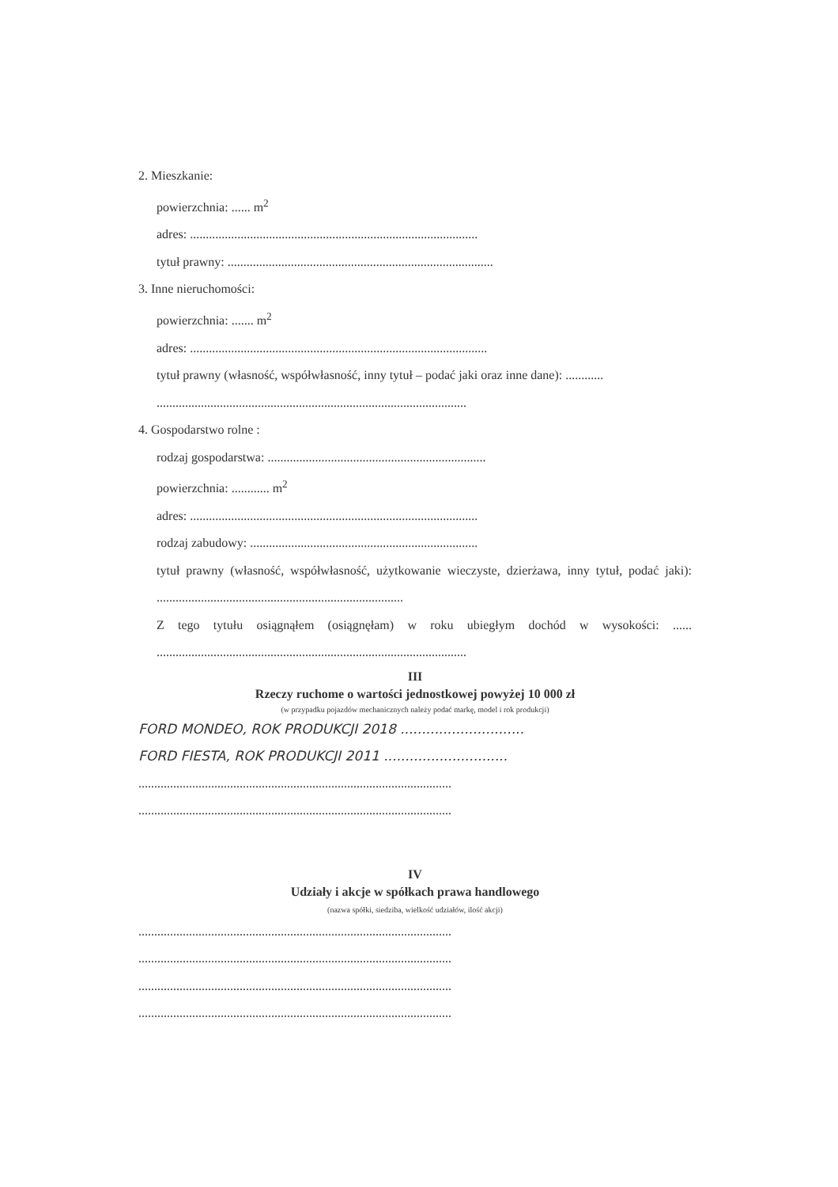2. Mieszkanie:
powierzchnia: ...... m<sup>2</sup>
adres: ...........................................................................................
tytuł prawny: ....................................................................................
3. Inne nieruchomości:
powierzchnia: ....... m<sup>2</sup>
adres: ..............................................................................................
tytuł prawny (własność, współwłasność, inny tytuł – podać jaki oraz inne dane): ............
..................................................................................................
4. Gospodarstwo rolne :
rodzaj gospodarstwa: .....................................................................
powierzchnia: ............ m<sup>2</sup>
adres: ...........................................................................................
rodzaj zabudowy: ........................................................................
tytuł prawny (własność, współwłasność, użytkowanie wieczyste, dzierżawa, inny tytuł, podać jaki): ..............................................................................
Z tego tytułu osiągnąłem (osiągnęłam) w roku ubiegłym dochód w wysokości: ...... ..................................................................................................
III
Rzeczy ruchome o wartości jednostkowej powyżej 10 000 zł
(w przypadku pojazdów mechanicznych należy podać markę, model i rok produkcji)
FORD MONDEO, ROK PRODUKCJI 2018 .............................
FORD FIESTA, ROK PRODUKCJI 2011 .............................
...................................................................................................
...................................................................................................
IV
Udziały i akcje w spółkach prawa handlowego
(nazwa spółki, siedziba, wielkość udziałów, ilość akcji)
...................................................................................................
...................................................................................................
...................................................................................................
...................................................................................................